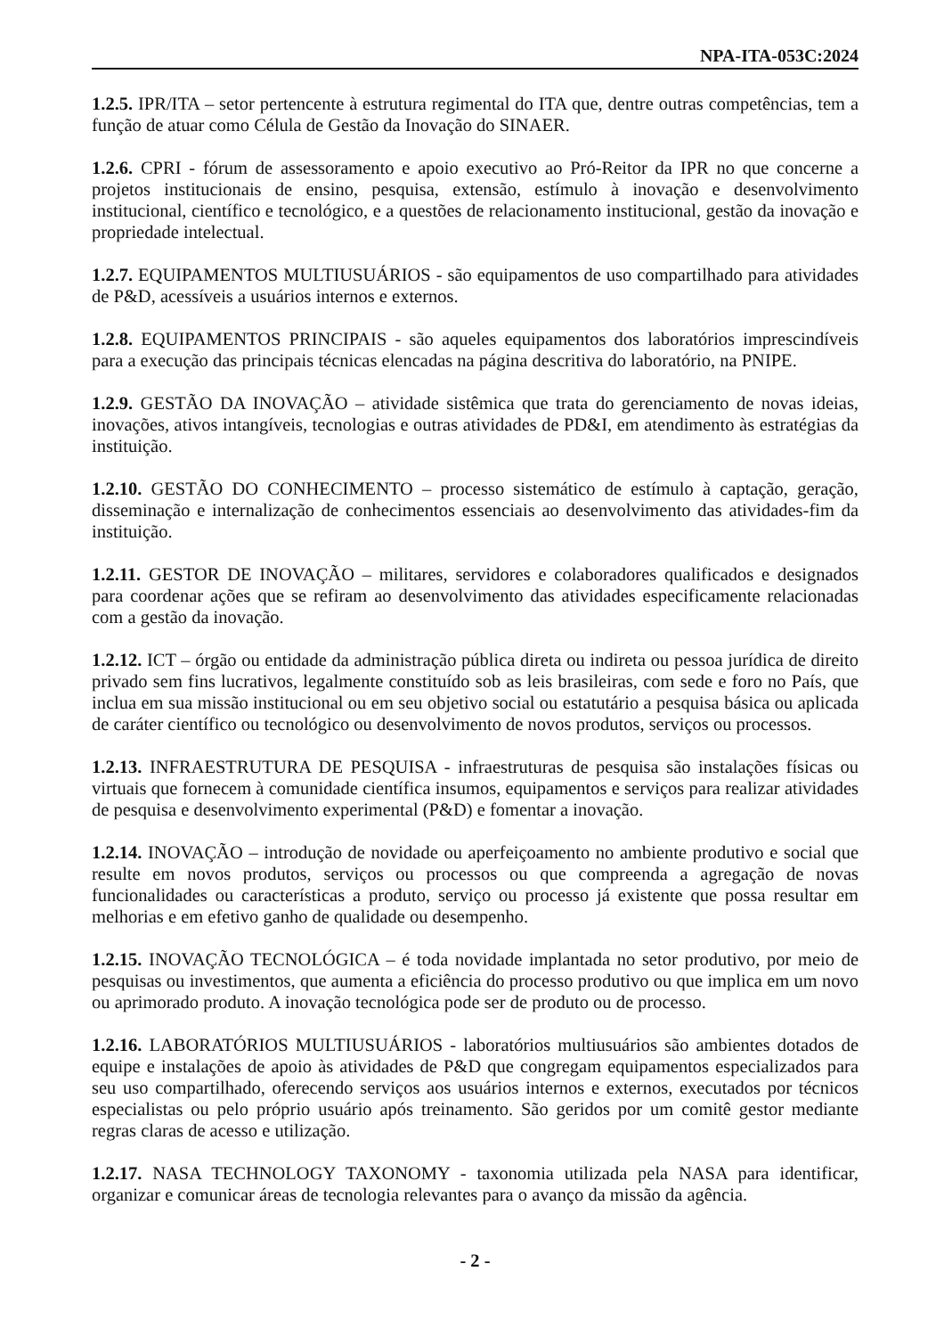NPA-ITA-053C:2024
1.2.5. IPR/ITA – setor pertencente à estrutura regimental do ITA que, dentre outras competências, tem a função de atuar como Célula de Gestão da Inovação do SINAER.
1.2.6. CPRI - fórum de assessoramento e apoio executivo ao Pró-Reitor da IPR no que concerne a projetos institucionais de ensino, pesquisa, extensão, estímulo à inovação e desenvolvimento institucional, científico e tecnológico, e a questões de relacionamento institucional, gestão da inovação e propriedade intelectual.
1.2.7. EQUIPAMENTOS MULTIUSUÁRIOS - são equipamentos de uso compartilhado para atividades de P&D, acessíveis a usuários internos e externos.
1.2.8. EQUIPAMENTOS PRINCIPAIS - são aqueles equipamentos dos laboratórios imprescindíveis para a execução das principais técnicas elencadas na página descritiva do laboratório, na PNIPE.
1.2.9. GESTÃO DA INOVAÇÃO – atividade sistêmica que trata do gerenciamento de novas ideias, inovações, ativos intangíveis, tecnologias e outras atividades de PD&I, em atendimento às estratégias da instituição.
1.2.10. GESTÃO DO CONHECIMENTO – processo sistemático de estímulo à captação, geração, disseminação e internalização de conhecimentos essenciais ao desenvolvimento das atividades-fim da instituição.
1.2.11. GESTOR DE INOVAÇÃO – militares, servidores e colaboradores qualificados e designados para coordenar ações que se refiram ao desenvolvimento das atividades especificamente relacionadas com a gestão da inovação.
1.2.12. ICT – órgão ou entidade da administração pública direta ou indireta ou pessoa jurídica de direito privado sem fins lucrativos, legalmente constituído sob as leis brasileiras, com sede e foro no País, que inclua em sua missão institucional ou em seu objetivo social ou estatutário a pesquisa básica ou aplicada de caráter científico ou tecnológico ou desenvolvimento de novos produtos, serviços ou processos.
1.2.13. INFRAESTRUTURA DE PESQUISA - infraestruturas de pesquisa são instalações físicas ou virtuais que fornecem à comunidade científica insumos, equipamentos e serviços para realizar atividades de pesquisa e desenvolvimento experimental (P&D) e fomentar a inovação.
1.2.14. INOVAÇÃO – introdução de novidade ou aperfeiçoamento no ambiente produtivo e social que resulte em novos produtos, serviços ou processos ou que compreenda a agregação de novas funcionalidades ou características a produto, serviço ou processo já existente que possa resultar em melhorias e em efetivo ganho de qualidade ou desempenho.
1.2.15. INOVAÇÃO TECNOLÓGICA – é toda novidade implantada no setor produtivo, por meio de pesquisas ou investimentos, que aumenta a eficiência do processo produtivo ou que implica em um novo ou aprimorado produto. A inovação tecnológica pode ser de produto ou de processo.
1.2.16. LABORATÓRIOS MULTIUSUÁRIOS - laboratórios multiusuários são ambientes dotados de equipe e instalações de apoio às atividades de P&D que congregam equipamentos especializados para seu uso compartilhado, oferecendo serviços aos usuários internos e externos, executados por técnicos especialistas ou pelo próprio usuário após treinamento. São geridos por um comitê gestor mediante regras claras de acesso e utilização.
1.2.17. NASA TECHNOLOGY TAXONOMY - taxonomia utilizada pela NASA para identificar, organizar e comunicar áreas de tecnologia relevantes para o avanço da missão da agência.
- 2 -